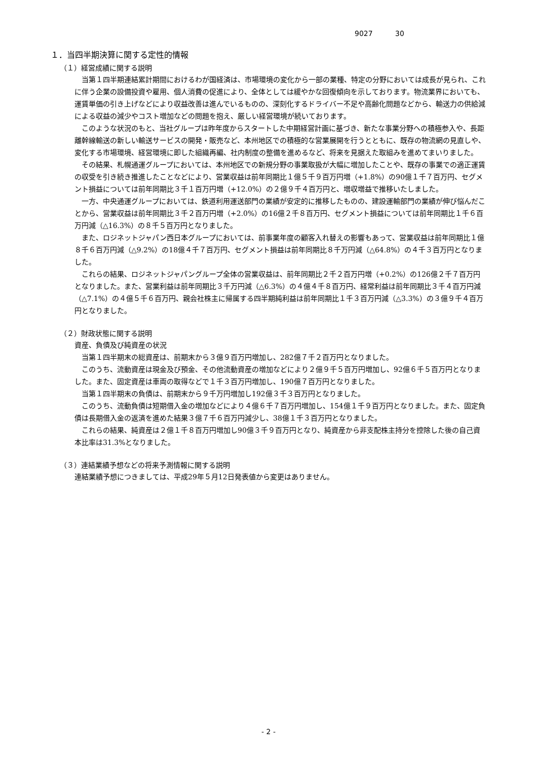9027 30
１．当四半期決算に関する定性的情報
（１）経営成績に関する説明
当第１四半期連結累計期間におけるわが国経済は、市場環境の変化から一部の業種、特定の分野においては成長が見られ、これに伴う企業の設備投資や雇用、個人消費の促進により、全体としては緩やかな回復傾向を示しております。物流業界においても、運賃単価の引き上げなどにより収益改善は進んでいるものの、深刻化するドライバー不足や高齢化問題などから、輸送力の供給減による収益の減少やコスト増加などの問題を抱え、厳しい経営環境が続いております。
このような状況のもと、当社グループは昨年度からスタートした中期経営計画に基づき、新たな事業分野への積極参入や、長距離幹線輸送の新しい輸送サービスの開発・販売など、本州地区での積極的な営業展開を行うとともに、既存の物流網の見直しや、変化する市場環境、経営環境に即した組織再編、社内制度の整備を進めるなど、将来を見据えた取組みを進めてまいりました。
その結果、札幌通運グループにおいては、本州地区での新規分野の事業取扱が大幅に増加したことや、既存の事業での適正運賃の収受を引き続き推進したことなどにより、営業収益は前年同期比１億５千９百万円増（+1.8%）の90億１千７百万円、セグメント損益については前年同期比３千１百万円増（+12.0%）の２億９千４百万円と、増収増益で推移いたしました。
一方、中央通運グループにおいては、鉄道利用運送部門の業績が安定的に推移したものの、建設運輸部門の業績が伸び悩んだことから、営業収益は前年同期比３千２百万円増（+2.0%）の16億２千８百万円、セグメント損益については前年同期比１千６百万円減（△16.3%）の８千５百万円となりました。
また、ロジネットジャパン西日本グループにおいては、前事業年度の顧客入れ替えの影響もあって、営業収益は前年同期比１億８千６百万円減（△9.2%）の18億４千７百万円、セグメント損益は前年同期比８千万円減（△64.8%）の４千３百万円となりました。
これらの結果、ロジネットジャパングループ全体の営業収益は、前年同期比２千２百万円増（+0.2%）の126億２千７百万円となりました。また、営業利益は前年同期比３千万円減（△6.3%）の４億４千８百万円、経常利益は前年同期比３千４百万円減（△7.1%）の４億５千６百万円、親会社株主に帰属する四半期純利益は前年同期比１千３百万円減（△3.3%）の３億９千４百万円となりました。
（２）財政状態に関する説明
資産、負債及び純資産の状況
当第１四半期末の総資産は、前期末から３億９百万円増加し、282億７千２百万円となりました。
このうち、流動資産は現金及び預金、その他流動資産の増加などにより２億９千５百万円増加し、92億６千５百万円となりました。また、固定資産は車両の取得などで１千３百万円増加し、190億７百万円となりました。
当第１四半期末の負債は、前期末から９千万円増加し192億３千３百万円となりました。
このうち、流動負債は短期借入金の増加などにより４億６千７百万円増加し、154億１千９百万円となりました。また、固定負債は長期借入金の返済を進めた結果３億７千６百万円減少し、38億１千３百万円となりました。
これらの結果、純資産は２億１千８百万円増加し90億３千９百万円となり、純資産から非支配株主持分を控除した後の自己資本比率は31.3%となりました。
（３）連結業績予想などの将来予測情報に関する説明
連結業績予想につきましては、平成29年５月12日発表値から変更はありません。
- 2 -